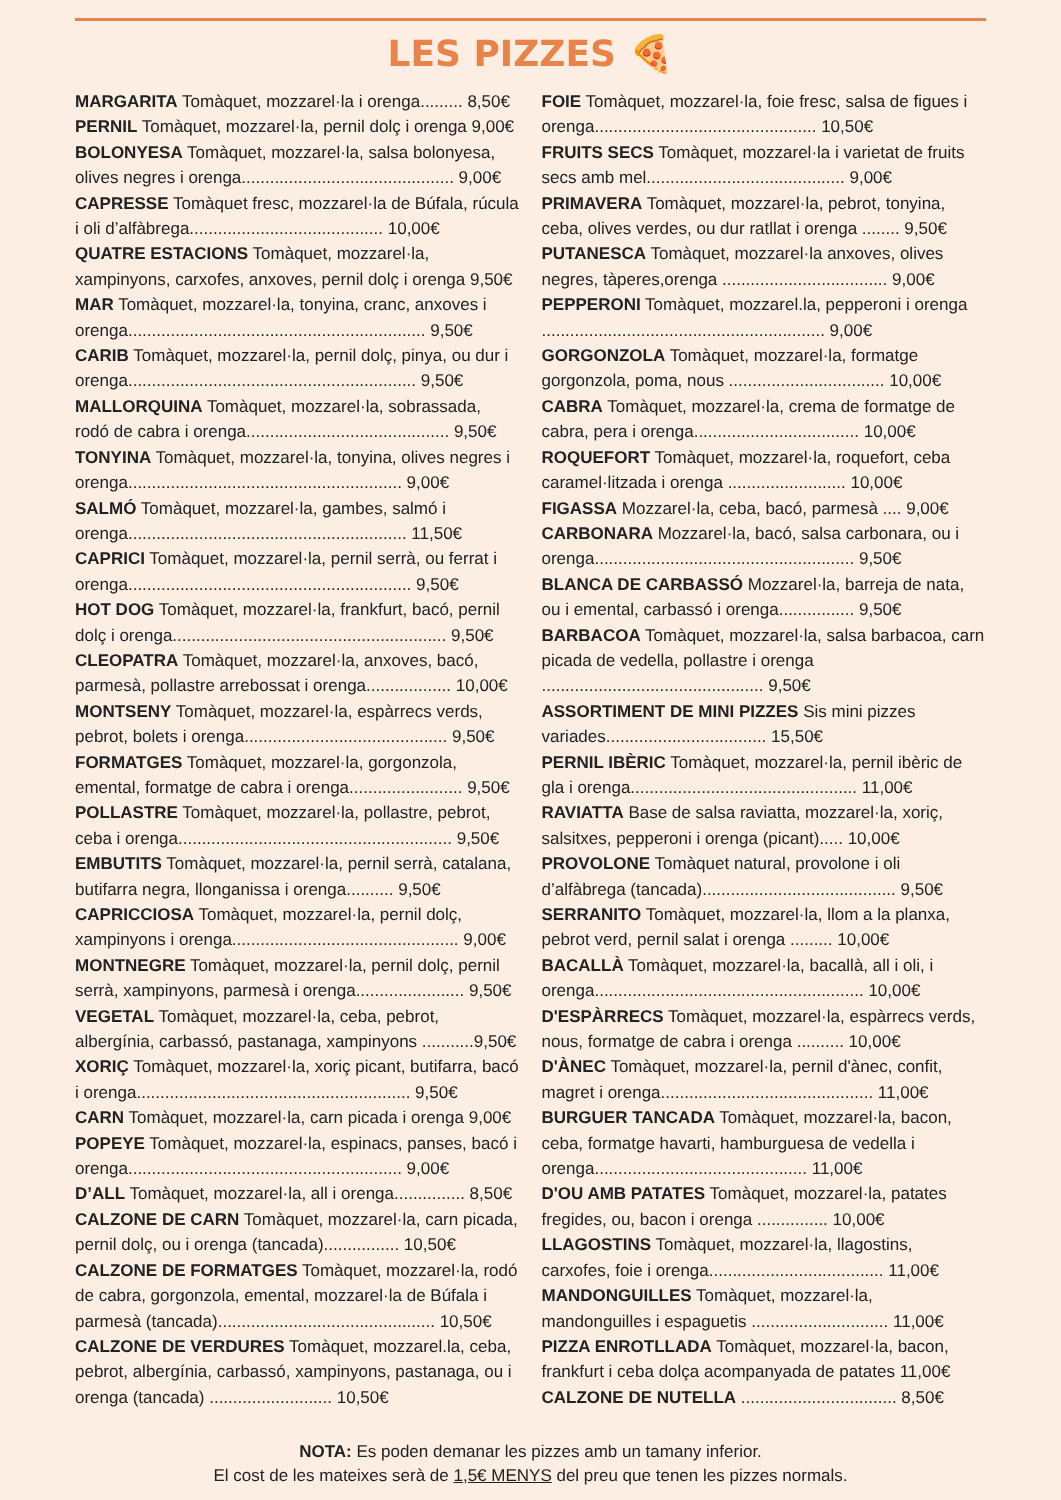LES PIZZES 🍕
MARGARITA Tomàquet, mozzarel·la i orenga......... 8,50€
PERNIL Tomàquet, mozzarel·la, pernil dolç i orenga 9,00€
BOLONYESA Tomàquet, mozzarel·la, salsa bolonyesa, olives negres i orenga............................................. 9,00€
CAPRESSE Tomàquet fresc, mozzarel·la de Búfala, rúcula i oli d’alfàbrega......................................... 10,00€
QUATRE ESTACIONS Tomàquet, mozzarel·la, xampinyons, carxofes, anxoves, pernil dolç i orenga 9,50€
MAR Tomàquet, mozzarel·la, tonyina, cranc, anxoves i orenga............................................................... 9,50€
CARIB Tomàquet, mozzarel·la, pernil dolç, pinya, ou dur i orenga............................................................. 9,50€
MALLORQUINA Tomàquet, mozzarel·la, sobrassada, rodó de cabra i orenga........................................... 9,50€
TONYINA Tomàquet, mozzarel·la, tonyina, olives negres i orenga.......................................................... 9,00€
SALMÓ Tomàquet, mozzarel·la, gambes, salmó i orenga........................................................... 11,50€
CAPRICI Tomàquet, mozzarel·la, pernil serrà, ou ferrat i orenga............................................................ 9,50€
HOT DOG Tomàquet, mozzarel·la, frankfurt, bacó, pernil dolç i orenga.......................................................... 9,50€
CLEOPATRA Tomàquet, mozzarel·la, anxoves, bacó, parmesà, pollastre arrebossat i orenga.................. 10,00€
MONTSENY Tomàquet, mozzarel·la, espàrrecs verds, pebrot, bolets i orenga........................................... 9,50€
FORMATGES Tomàquet, mozzarel·la, gorgonzola, emental, formatge de cabra i orenga........................ 9,50€
POLLASTRE Tomàquet, mozzarel·la, pollastre, pebrot, ceba i orenga.......................................................... 9,50€
EMBUTITS Tomàquet, mozzarel·la, pernil serrà, catalana, butifarra negra, llonganissa i orenga.......... 9,50€
CAPRICCIOSA Tomàquet, mozzarel·la, pernil dolç, xampinyons i orenga................................................ 9,00€
MONTNEGRE Tomàquet, mozzarel·la, pernil dolç, pernil serrà, xampinyons, parmesà i orenga....................... 9,50€
VEGETAL Tomàquet, mozzarel·la, ceba, pebrot, albergínia, carbassó, pastanaga, xampinyons ...........9,50€
XORIÇ Tomàquet, mozzarel·la, xoriç picant, butifarra, bacó i orenga.......................................................... 9,50€
CARN Tomàquet, mozzarel·la, carn picada i orenga 9,00€
POPEYE Tomàquet, mozzarel·la, espinacs, panses, bacó i orenga.......................................................... 9,00€
D’ALL Tomàquet, mozzarel·la, all i orenga............... 8,50€
CALZONE DE CARN Tomàquet, mozzarel·la, carn picada, pernil dolç, ou i orenga (tancada)................ 10,50€
CALZONE DE FORMATGES Tomàquet, mozzarel·la, rodó de cabra, gorgonzola, emental, mozzarel·la de Búfala i parmesà (tancada).............................................. 10,50€
CALZONE DE VERDURES Tomàquet, mozzarel.la, ceba, pebrot, albergínia, carbassó, xampinyons, pastanaga, ou i orenga (tancada) .......................... 10,50€
FOIE Tomàquet, mozzarel·la, foie fresc, salsa de figues i orenga............................................... 10,50€
FRUITS SECS Tomàquet, mozzarel·la i varietat de fruits secs amb mel.......................................... 9,00€
PRIMAVERA Tomàquet, mozzarel·la, pebrot, tonyina, ceba, olives verdes, ou dur ratllat i orenga ........ 9,50€
PUTANESCA Tomàquet, mozzarel·la anxoves, olives negres, tàperes,orenga ................................... 9,00€
PEPPERONI Tomàquet, mozzarel.la, pepperoni i orenga ............................................................ 9,00€
GORGONZOLA Tomàquet, mozzarel·la, formatge gorgonzola, poma, nous ................................. 10,00€
CABRA Tomàquet, mozzarel·la, crema de formatge de cabra, pera i orenga................................... 10,00€
ROQUEFORT Tomàquet, mozzarel·la, roquefort, ceba caramel·litzada i orenga ......................... 10,00€
FIGASSA Mozzarel·la, ceba, bacó, parmesà .... 9,00€
CARBONARA Mozzarel·la, bacó, salsa carbonara, ou i orenga....................................................... 9,50€
BLANCA DE CARBASSÓ Mozzarel·la, barreja de nata, ou i emental, carbassó i orenga................ 9,50€
BARBACOA Tomàquet, mozzarel·la, salsa barbacoa, carn picada de vedella, pollastre i orenga ............................................... 9,50€
ASSORTIMENT DE MINI PIZZES Sis mini pizzes variades.................................. 15,50€
PERNIL IBÈRIC Tomàquet, mozzarel·la, pernil ibèric de gla i orenga................................................ 11,00€
RAVIATTA Base de salsa raviatta, mozzarel·la, xoriç, salsitxes, pepperoni i orenga (picant)..... 10,00€
PROVOLONE Tomàquet natural, provolone i oli d’alfàbrega (tancada)......................................... 9,50€
SERRANITO Tomàquet, mozzarel·la, llom a la planxa, pebrot verd, pernil salat i orenga ......... 10,00€
BACALLÀ Tomàquet, mozzarel·la, bacallà, all i oli, i orenga......................................................... 10,00€
D'ESPÀRRECS Tomàquet, mozzarel·la, espàrrecs verds, nous, formatge de cabra i orenga .......... 10,00€
D'ÀNEC Tomàquet, mozzarel·la, pernil d'ànec, confit, magret i orenga............................................. 11,00€
BURGUER TANCADA Tomàquet, mozzarel·la, bacon, ceba, formatge havarti, hamburguesa de vedella i orenga............................................. 11,00€
D'OU AMB PATATES Tomàquet, mozzarel·la, patates fregides, ou, bacon i orenga ............... 10,00€
LLAGOSTINS Tomàquet, mozzarel·la, llagostins, carxofes, foie i orenga..................................... 11,00€
MANDONGUILLES Tomàquet, mozzarel·la, mandonguilles i espaguetis ............................. 11,00€
PIZZA ENROTLLADA Tomàquet, mozzarel·la, bacon, frankfurt i ceba dolça acompanyada de patates 11,00€
CALZONE DE NUTELLA ................................. 8,50€
NOTA: Es poden demanar les pizzes amb un tamany inferior.
El cost de les mateixes serà de 1,5€ MENYS del preu que tenen les pizzes normals.